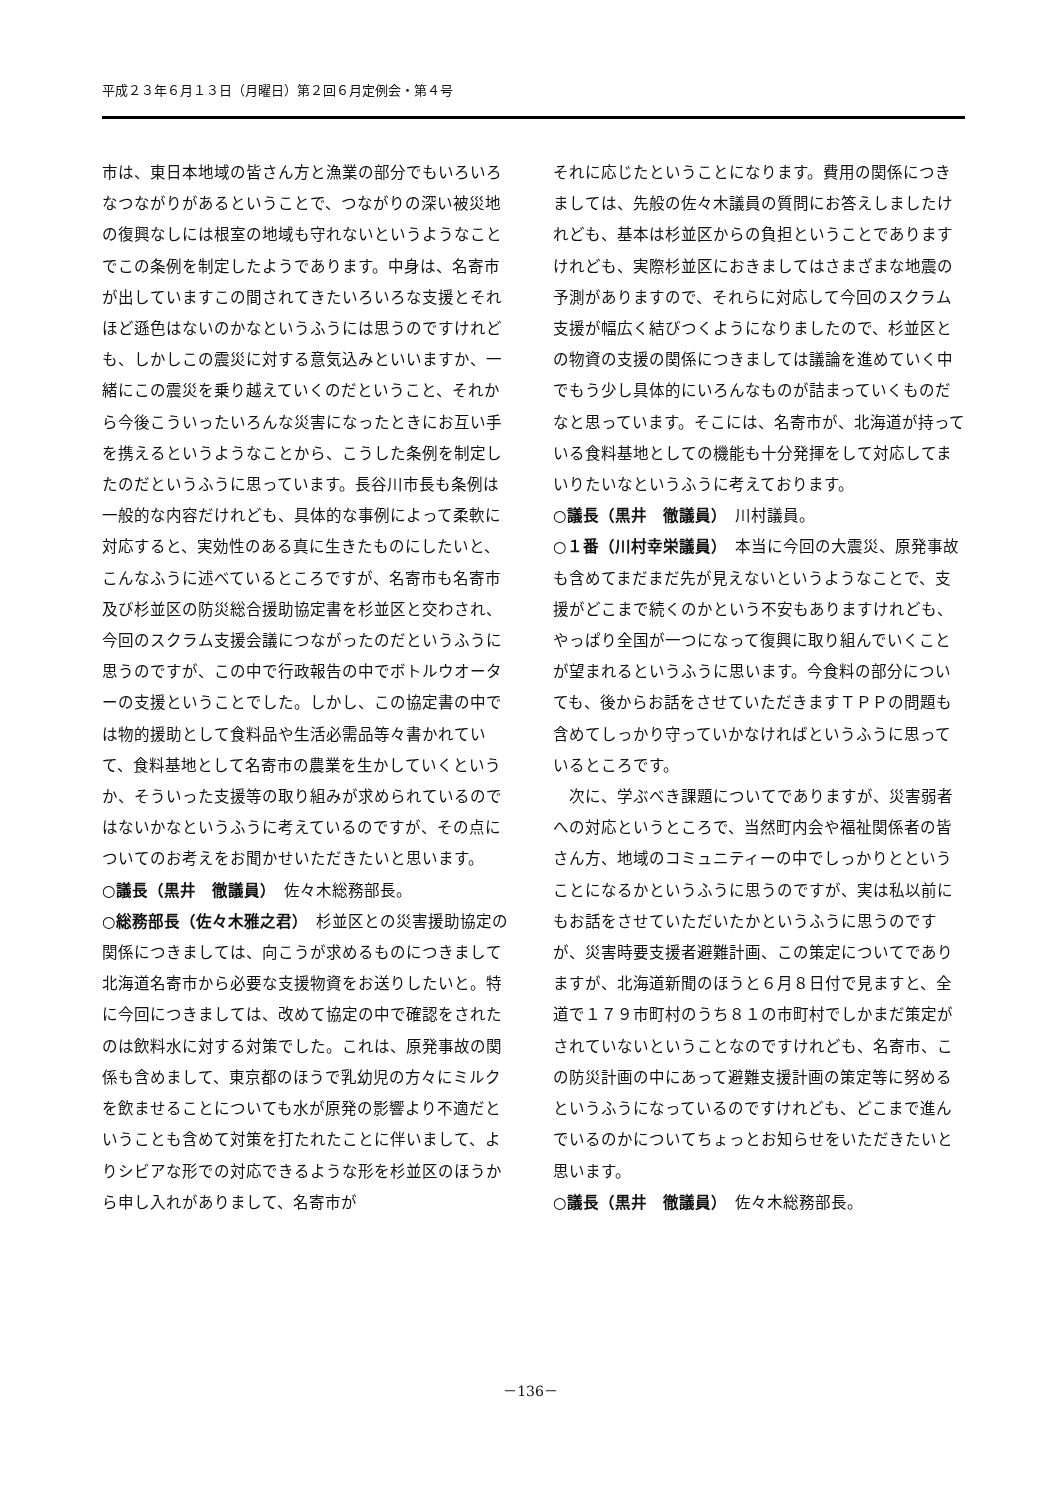平成２３年６月１３日（月曜日）第２回６月定例会・第４号
市は、東日本地域の皆さん方と漁業の部分でもいろいろなつながりがあるということで、つながりの深い被災地の復興なしには根室の地域も守れないというようなことでこの条例を制定したようであります。中身は、名寄市が出していますこの間されてきたいろいろな支援とそれほど遜色はないのかなというふうには思うのですけれども、しかしこの震災に対する意気込みといいますか、一緒にこの震災を乗り越えていくのだということ、それから今後こういったいろんな災害になったときにお互い手を携えるというようなことから、こうした条例を制定したのだというふうに思っています。長谷川市長も条例は一般的な内容だけれども、具体的な事例によって柔軟に対応すると、実効性のある真に生きたものにしたいと、こんなふうに述べているところですが、名寄市も名寄市及び杉並区の防災総合援助協定書を杉並区と交わされ、今回のスクラム支援会議につながったのだというふうに思うのですが、この中で行政報告の中でボトルウオーターの支援ということでした。しかし、この協定書の中では物的援助として食料品や生活必需品等々書かれていて、食料基地として名寄市の農業を生かしていくというか、そういった支援等の取り組みが求められているのではないかなというふうに考えているのですが、その点についてのお考えをお聞かせいただきたいと思います。
○議長（黒井　徹議員）　佐々木総務部長。
○総務部長（佐々木雅之君）　杉並区との災害援助協定の関係につきましては、向こうが求めるものにつきまして北海道名寄市から必要な支援物資をお送りしたいと。特に今回につきましては、改めて協定の中で確認をされたのは飲料水に対する対策でした。これは、原発事故の関係も含めまして、東京都のほうで乳幼児の方々にミルクを飲ませることについても水が原発の影響より不適だということも含めて対策を打たれたことに伴いまして、よりシビアな形での対応できるような形を杉並区のほうから申し入れがありまして、名寄市が
それに応じたということになります。費用の関係につきましては、先般の佐々木議員の質問にお答えしましたけれども、基本は杉並区からの負担ということでありますけれども、実際杉並区におきましてはさまざまな地震の予測がありますので、それらに対応して今回のスクラム支援が幅広く結びつくようになりましたので、杉並区との物資の支援の関係につきましては議論を進めていく中でもう少し具体的にいろんなものが詰まっていくものだなと思っています。そこには、名寄市が、北海道が持っている食料基地としての機能も十分発揮をして対応してまいりたいなというふうに考えております。
○議長（黒井　徹議員）　川村議員。
○１番（川村幸栄議員）　本当に今回の大震災、原発事故も含めてまだまだ先が見えないというようなことで、支援がどこまで続くのかという不安もありますけれども、やっぱり全国が一つになって復興に取り組んでいくことが望まれるというふうに思います。今食料の部分についても、後からお話をさせていただきますＴＰＰの問題も含めてしっかり守っていかなければというふうに思っているところです。
　次に、学ぶべき課題についてでありますが、災害弱者への対応というところで、当然町内会や福祉関係者の皆さん方、地域のコミュニティーの中でしっかりとということになるかというふうに思うのですが、実は私以前にもお話をさせていただいたかというふうに思うのですが、災害時要支援者避難計画、この策定についてでありますが、北海道新聞のほうと６月８日付で見ますと、全道で１７９市町村のうち８１の市町村でしかまだ策定がされていないということなのですけれども、名寄市、この防災計画の中にあって避難支援計画の策定等に努めるというふうになっているのですけれども、どこまで進んでいるのかについてちょっとお知らせをいただきたいと思います。
○議長（黒井　徹議員）　佐々木総務部長。
－136－